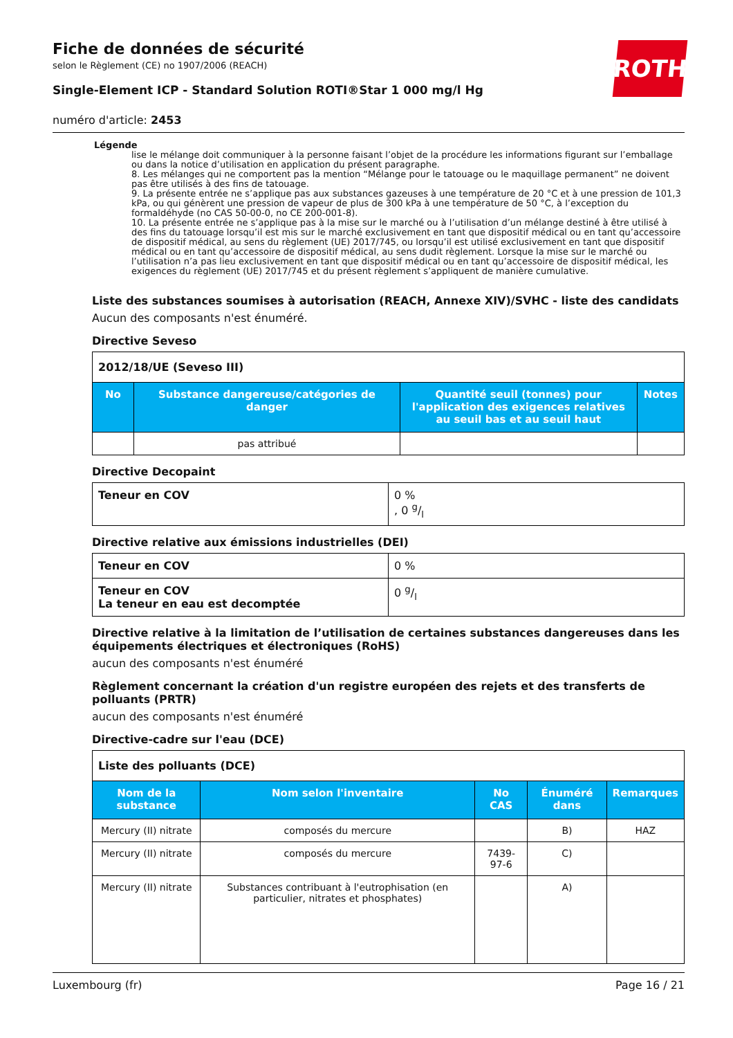Fiche de données de sécurité
selon le Règlement (CE) no 1907/2006 (REACH)
Single-Element ICP - Standard Solution ROTI®Star 1 000 mg/l Hg
ROTH
numéro d'article: 2453
Légende
lise le mélange doit communiquer à la personne faisant l’objet de la procédure les informations figurant sur l’emballage ou dans la notice d’utilisation en application du présent paragraphe.
8. Les mélanges qui ne comportent pas la mention “Mélange pour le tatouage ou le maquillage permanent” ne doivent pas être utilisés à des fins de tatouage.
9. La présente entrée ne s’applique pas aux substances gazeuses à une température de 20 °C et à une pression de 101,3 kPa, ou qui génèrent une pression de vapeur de plus de 300 kPa à une température de 50 °C, à l’exception du formaldéhyde (no CAS 50-00-0, no CE 200-001-8).
10. La présente entrée ne s’applique pas à la mise sur le marché ou à l’utilisation d’un mélange destiné à être utilisé à des fins du tatouage lorsqu’il est mis sur le marché exclusivement en tant que dispositif médical ou en tant qu’accessoire de dispositif médical, au sens du règlement (UE) 2017/745, ou lorsqu’il est utilisé exclusivement en tant que dispositif médical ou en tant qu’accessoire de dispositif médical, au sens dudit règlement. Lorsque la mise sur le marché ou l’utilisation n’a pas lieu exclusivement en tant que dispositif médical ou en tant qu’accessoire de dispositif médical, les exigences du règlement (UE) 2017/745 et du présent règlement s’appliquent de manière cumulative.
Liste des substances soumises à autorisation (REACH, Annexe XIV)/SVHC - liste des candidats
Aucun des composants n'est énuméré.
Directive Seveso
| 2012/18/UE (Seveso III) | | | |
| No | Substance dangereuse/catégories de danger | Quantité seuil (tonnes) pour l'application des exigences relatives au seuil bas et au seuil haut | Notes |
| | pas attribué | | |
Directive Decopaint
| Teneur en COV | 0 % , 0 g/l |
Directive relative aux émissions industrielles (DEI)
| Teneur en COV | 0 % |
| Teneur en COV La teneur en eau est decomptée | 0 g/l |
Directive relative à la limitation de l’utilisation de certaines substances dangereuses dans les équipements électriques et électroniques (RoHS)
aucun des composants n'est énuméré
Règlement concernant la création d'un registre européen des rejets et des transferts de polluants (PRTR)
aucun des composants n'est énuméré
Directive-cadre sur l'eau (DCE)
| Liste des polluants (DCE) | | | | |
| Nom de la substance | Nom selon l'inventaire | No CAS | Énumé­ré dans | Remarques |
| Mercury (II) nitrate | composés du mercure | | B) | HAZ |
| Mercury (II) nitrate | composés du mercure | 7439-97-6 | C) | |
| Mercury (II) nitrate | Substances contribuant à l'eutrophisation (en particulier, nitrates et phosphates) | | A) | |
Luxembourg (fr) Page 16 / 21